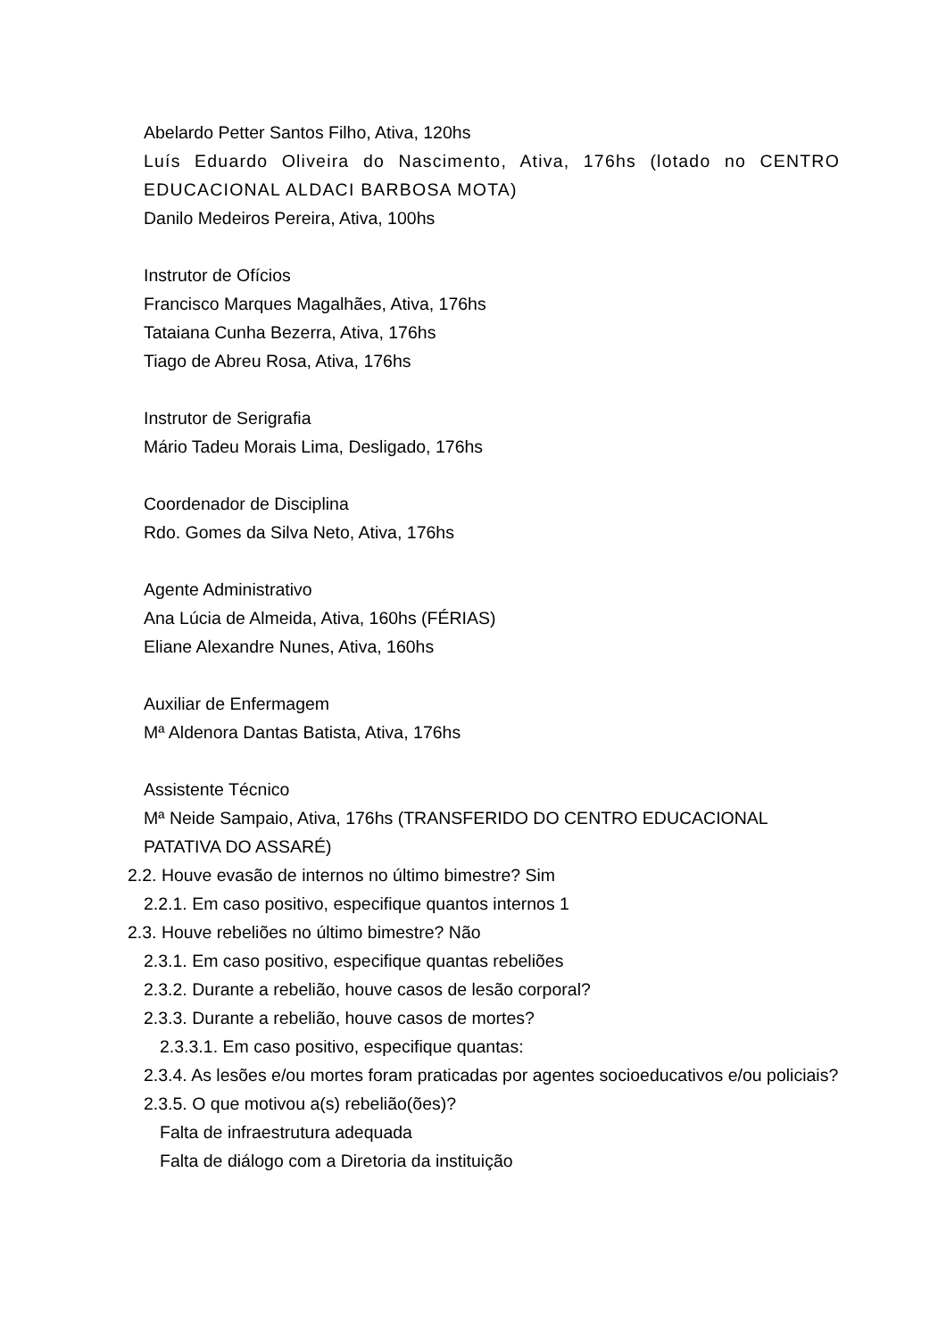Abelardo Petter Santos Filho, Ativa, 120hs
Luís Eduardo Oliveira do Nascimento, Ativa, 176hs (lotado no CENTRO EDUCACIONAL ALDACI BARBOSA MOTA)
Danilo Medeiros Pereira, Ativa, 100hs
Instrutor de Ofícios
Francisco Marques Magalhães, Ativa, 176hs
Tataiana Cunha Bezerra, Ativa, 176hs
Tiago de Abreu Rosa, Ativa, 176hs
Instrutor de Serigrafia
Mário Tadeu Morais Lima, Desligado, 176hs
Coordenador de Disciplina
Rdo. Gomes da Silva Neto, Ativa, 176hs
Agente Administrativo
Ana Lúcia de Almeida, Ativa, 160hs (FÉRIAS)
Eliane Alexandre Nunes, Ativa, 160hs
Auxiliar de Enfermagem
Mª Aldenora Dantas Batista, Ativa, 176hs
Assistente Técnico
Mª Neide Sampaio, Ativa, 176hs (TRANSFERIDO DO CENTRO EDUCACIONAL PATATIVA DO ASSARÉ)
2.2. Houve evasão de internos no último bimestre? Sim
2.2.1. Em caso positivo, especifique quantos internos 1
2.3. Houve rebeliões no último bimestre? Não
2.3.1. Em caso positivo, especifique quantas rebeliões
2.3.2. Durante a rebelião, houve casos de lesão corporal?
2.3.3. Durante a rebelião, houve casos de mortes?
2.3.3.1. Em caso positivo, especifique quantas:
2.3.4. As lesões e/ou mortes foram praticadas por agentes socioeducativos e/ou policiais?
2.3.5. O que motivou a(s) rebelião(ões)?
Falta de infraestrutura adequada
Falta de diálogo com a Diretoria da instituição